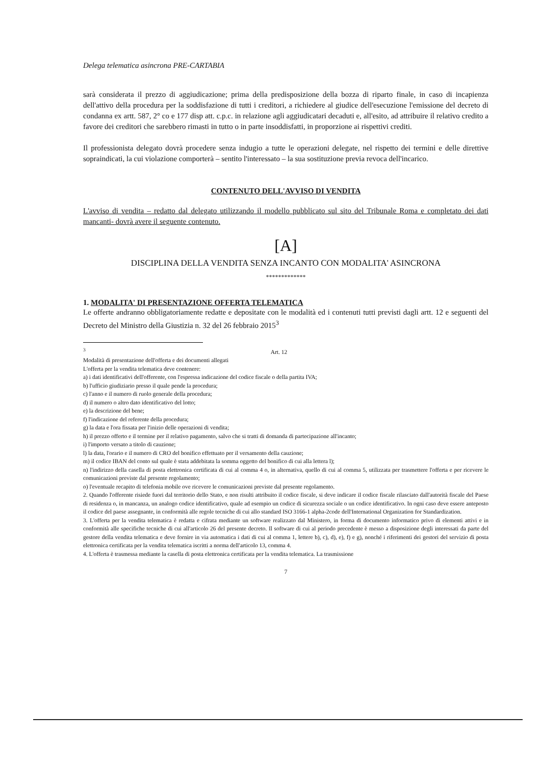Delega telematica asincrona PRE-CARTABIA
sarà considerata il prezzo di aggiudicazione; prima della predisposizione della bozza di riparto finale, in caso di incapienza dell'attivo della procedura per la soddisfazione di tutti i creditori, a richiedere al giudice dell'esecuzione l'emissione del decreto di condanna ex artt. 587, 2° co e 177 disp att. c.p.c. in relazione agli aggiudicatari decaduti e, all'esito, ad attribuire il relativo credito a favore dei creditori che sarebbero rimasti in tutto o in parte insoddisfatti, in proporzione ai rispettivi crediti.
Il professionista delegato dovrà procedere senza indugio a tutte le operazioni delegate, nel rispetto dei termini e delle direttive sopraindicati, la cui violazione comporterà – sentito l'interessato – la sua sostituzione previa revoca dell'incarico.
CONTENUTO DELL'AVVISO DI VENDITA
L'avviso di vendita – redatto dal delegato utilizzando il modello pubblicato sul sito del Tribunale Roma e completato dei dati mancanti- dovrà avere il seguente contenuto.
[A]
DISCIPLINA DELLA VENDITA SENZA INCANTO CON MODALITA' ASINCRONA
*************
1. MODALITA' DI PRESENTAZIONE OFFERTA TELEMATICA
Le offerte andranno obbligatoriamente redatte e depositate con le modalità ed i contenuti tutti previsti dagli artt. 12 e seguenti del Decreto del Ministro della Giustizia n. 32 del 26 febbraio 2015<sup>3</sup>
<sup>3</sup> Art. 12
Modalità di presentazione dell'offerta e dei documenti allegati
L'offerta per la vendita telematica deve contenere:
a) i dati identificativi dell'offerente, con l'espressa indicazione del codice fiscale o della partita IVA;
b) l'ufficio giudiziario presso il quale pende la procedura;
c) l'anno e il numero di ruolo generale della procedura;
d) il numero o altro dato identificativo del lotto;
e) la descrizione del bene;
f) l'indicazione del referente della procedura;
g) la data e l'ora fissata per l'inizio delle operazioni di vendita;
h) il prezzo offerto e il termine per il relativo pagamento, salvo che si tratti di domanda di partecipazione all'incanto;
i) l'importo versato a titolo di cauzione;
l) la data, l'orario e il numero di CRO del bonifico effettuato per il versamento della cauzione;
m) il codice IBAN del conto sul quale è stata addebitata la somma oggetto del bonifico di cui alla lettera l);
n) l'indirizzo della casella di posta elettronica certificata di cui al comma 4 o, in alternativa, quello di cui al comma 5, utilizzata per trasmettere l'offerta e per ricevere le comunicazioni previste dal presente regolamento;
o) l'eventuale recapito di telefonia mobile ove ricevere le comunicazioni previste dal presente regolamento.
2. Quando l'offerente risiede fuori dal territorio dello Stato, e non risulti attribuito il codice fiscale, si deve indicare il codice fiscale rilasciato dall'autorità fiscale del Paese di residenza o, in mancanza, un analogo codice identificativo, quale ad esempio un codice di sicurezza sociale o un codice identificativo. In ogni caso deve essere anteposto il codice del paese assegnante, in conformità alle regole tecniche di cui allo standard ISO 3166-1 alpha-2code dell'International Organization for Standardization.
3. L'offerta per la vendita telematica è redatta e cifrata mediante un software realizzato dal Ministero, in forma di documento informatico privo di elementi attivi e in conformità alle specifiche tecniche di cui all'articolo 26 del presente decreto. Il software di cui al periodo precedente è messo a disposizione degli interessati da parte del gestore della vendita telematica e deve fornire in via automatica i dati di cui al comma 1, lettere b), c), d), e), f) e g), nonché i riferimenti dei gestori del servizio di posta elettronica certificata per la vendita telematica iscritti a norma dell'articolo 13, comma 4.
4. L'offerta è trasmessa mediante la casella di posta elettronica certificata per la vendita telematica. La trasmissione
7